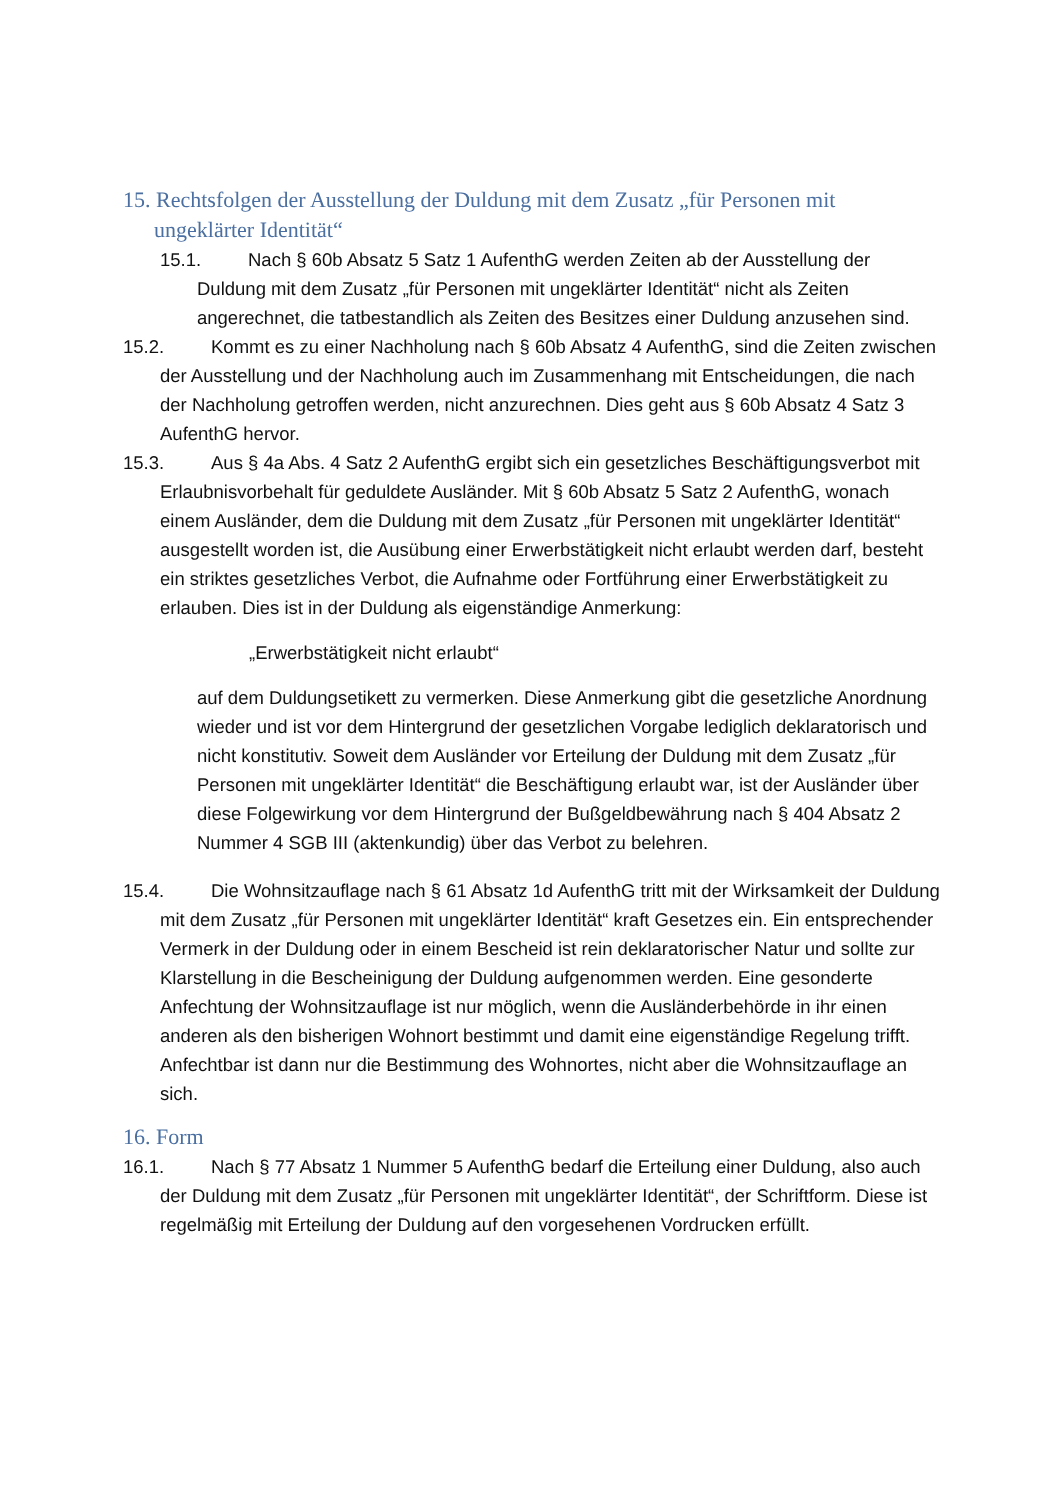15. Rechtsfolgen der Ausstellung der Duldung mit dem Zusatz „für Personen mit ungeklärter Identität“
15.1. Nach § 60b Absatz 5 Satz 1 AufenthG werden Zeiten ab der Ausstellung der Duldung mit dem Zusatz „für Personen mit ungeklärter Identität“ nicht als Zeiten angerechnet, die tatbestandlich als Zeiten des Besitzes einer Duldung anzusehen sind.
15.2. Kommt es zu einer Nachholung nach § 60b Absatz 4 AufenthG, sind die Zeiten zwischen der Ausstellung und der Nachholung auch im Zusammenhang mit Entscheidungen, die nach der Nachholung getroffen werden, nicht anzurechnen. Dies geht aus § 60b Absatz 4 Satz 3 AufenthG hervor.
15.3. Aus § 4a Abs. 4 Satz 2 AufenthG ergibt sich ein gesetzliches Beschäftigungsverbot mit Erlaubnisvorbehalt für geduldete Ausländer. Mit § 60b Absatz 5 Satz 2 AufenthG, wonach einem Ausländer, dem die Duldung mit dem Zusatz „für Personen mit ungeklärter Identität“ ausgestellt worden ist, die Ausübung einer Erwerbstätigkeit nicht erlaubt werden darf, besteht ein striktes gesetzliches Verbot, die Aufnahme oder Fortführung einer Erwerbstätigkeit zu erlauben. Dies ist in der Duldung als eigenständige Anmerkung:
„Erwerbstätigkeit nicht erlaubt“
auf dem Duldungsetikett zu vermerken. Diese Anmerkung gibt die gesetzliche Anordnung wieder und ist vor dem Hintergrund der gesetzlichen Vorgabe lediglich deklaratorisch und nicht konstitutiv. Soweit dem Ausländer vor Erteilung der Duldung mit dem Zusatz „für Personen mit ungeklärter Identität“ die Beschäftigung erlaubt war, ist der Ausländer über diese Folgewirkung vor dem Hintergrund der Bußgeldbewährung nach § 404 Absatz 2 Nummer 4 SGB III (aktenkundig) über das Verbot zu belehren.
15.4. Die Wohnsitzauflage nach § 61 Absatz 1d AufenthG tritt mit der Wirksamkeit der Duldung mit dem Zusatz „für Personen mit ungeklärter Identität“ kraft Gesetzes ein. Ein entsprechender Vermerk in der Duldung oder in einem Bescheid ist rein deklaratorischer Natur und sollte zur Klarstellung in die Bescheinigung der Duldung aufgenommen werden. Eine gesonderte Anfechtung der Wohnsitzauflage ist nur möglich, wenn die Ausländerbehörde in ihr einen anderen als den bisherigen Wohnort bestimmt und damit eine eigenständige Regelung trifft. Anfechtbar ist dann nur die Bestimmung des Wohnortes, nicht aber die Wohnsitzauflage an sich.
16. Form
16.1. Nach § 77 Absatz 1 Nummer 5 AufenthG bedarf die Erteilung einer Duldung, also auch der Duldung mit dem Zusatz „für Personen mit ungeklärter Identität“, der Schriftform. Diese ist regelmäßig mit Erteilung der Duldung auf den vorgesehenen Vordrucken erfüllt.